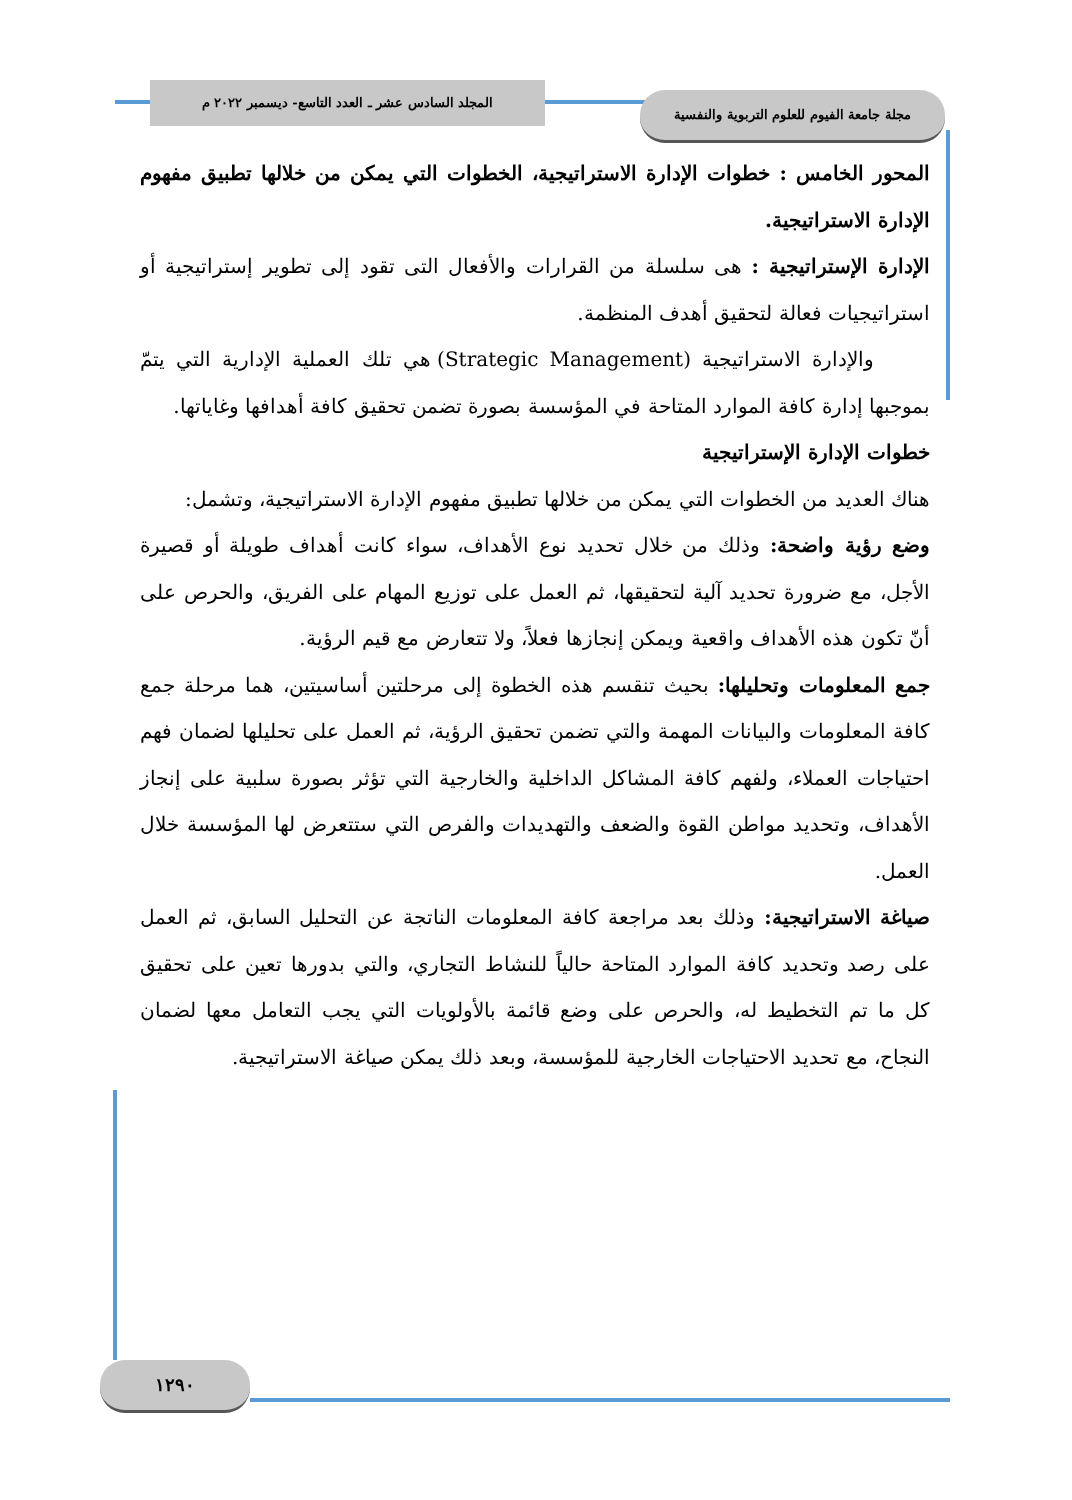المجلد السادس عشر ـ العدد التاسع- ديسمبر ٢٠٢٢ م
مجلة جامعة الفيوم للعلوم التربوية والنفسية
المحور الخامس : خطوات الإدارة الاستراتيجية، الخطوات التي يمكن من خلالها تطبيق مفهوم الإدارة الاستراتيجية.
الإدارة الإستراتيجية : هى سلسلة من القرارات والأفعال التى تقود إلى تطوير إستراتيجية أو استراتيجيات فعالة لتحقيق أهدف المنظمة.
والإدارة الاستراتيجية (Strategic Management) هي تلك العملية الإدارية التي يتمّ بموجبها إدارة كافة الموارد المتاحة في المؤسسة بصورة تضمن تحقيق كافة أهدافها وغاياتها.
خطوات الإدارة الإستراتيجية
هناك العديد من الخطوات التي يمكن من خلالها تطبيق مفهوم الإدارة الاستراتيجية، وتشمل:
وضع رؤية واضحة: وذلك من خلال تحديد نوع الأهداف، سواء كانت أهداف طويلة أو قصيرة الأجل، مع ضرورة تحديد آلية لتحقيقها، ثم العمل على توزيع المهام على الفريق، والحرص على أنّ تكون هذه الأهداف واقعية ويمكن إنجازها فعلاً، ولا تتعارض مع قيم الرؤية.
جمع المعلومات وتحليلها: بحيث تنقسم هذه الخطوة إلى مرحلتين أساسيتين، هما مرحلة جمع كافة المعلومات والبيانات المهمة والتي تضمن تحقيق الرؤية، ثم العمل على تحليلها لضمان فهم احتياجات العملاء، ولفهم كافة المشاكل الداخلية والخارجية التي تؤثر بصورة سلبية على إنجاز الأهداف، وتحديد مواطن القوة والضعف والتهديدات والفرص التي ستتعرض لها المؤسسة خلال العمل.
صياغة الاستراتيجية: وذلك بعد مراجعة كافة المعلومات الناتجة عن التحليل السابق، ثم العمل على رصد وتحديد كافة الموارد المتاحة حالياً للنشاط التجاري، والتي بدورها تعين على تحقيق كل ما تم التخطيط له، والحرص على وضع قائمة بالأولويات التي يجب التعامل معها لضمان النجاح، مع تحديد الاحتياجات الخارجية للمؤسسة، وبعد ذلك يمكن صياغة الاستراتيجية.
١٢٩٠